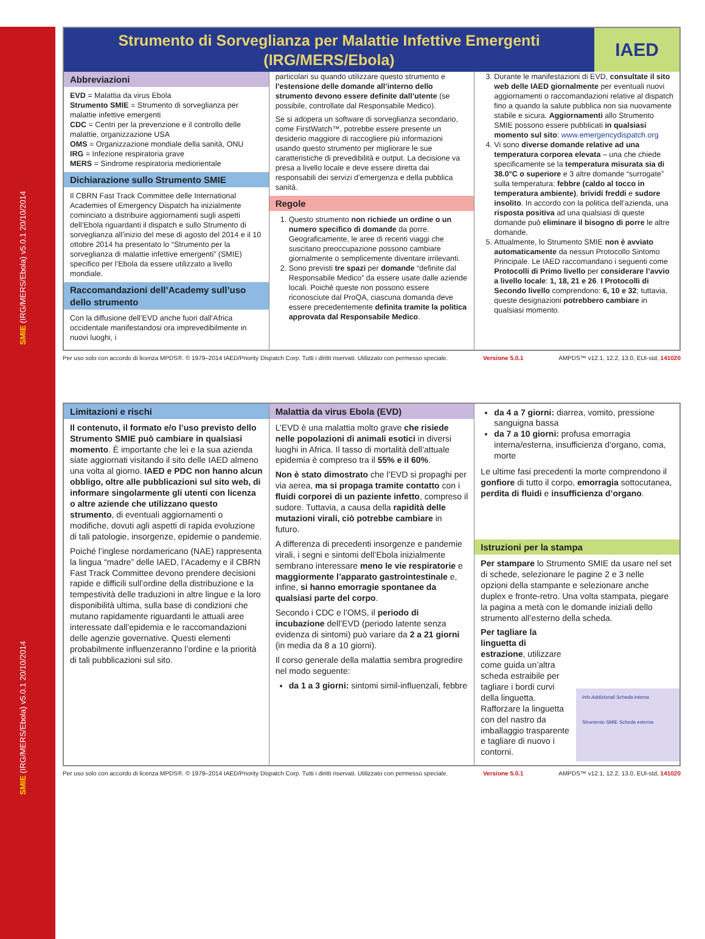SMIE (IRG/MERS/Ebola) v5.0.1 20/10/2014
SMIE (IRG/MERS/Ebola) v5.0.1 20/10/2014
Strumento di Sorveglianza per Malattie Infettive Emergenti (IRG/MERS/Ebola)
IAED
Abbreviazioni
EVD = Malattia da virus Ebola
Strumento SMIE = Strumento di sorveglianza per malattie infettive emergenti
CDC = Centri per la prevenzione e il controllo delle malattie, organizzazione USA
OMS = Organizzazione mondiale della sanità, ONU
IRG = Infezione respiratoria grave
MERS = Sindrome respiratoria mediorientale
Dichiarazione sullo Strumento SMIE
Il CBRN Fast Track Committee delle International Academies of Emergency Dispatch ha inizialmente cominciato a distribuire aggiornamenti sugli aspetti dell’Ebola riguardanti il dispatch e sullo Strumento di sorveglianza all’inizio del mese di agosto del 2014 e il 10 ottobre 2014 ha presentato lo “Strumento per la sorveglianza di malattie infettive emergenti” (SMIE) specifico per l’Ebola da essere utilizzato a livello mondiale.
Raccomandazioni dell’Academy sull’uso dello strumento
Con la diffusione dell’EVD anche fuori dall’Africa occidentale manifestandosi ora imprevedibilmente in nuovi luoghi, i
particolari su quando utilizzare questo strumento e l’estensione delle domande all’interno dello strumento devono essere definite dall’utente (se possibile, controllate dal Responsabile Medico).
Se si adopera un software di sorveglianza secondario, come FirstWatch™, potrebbe essere presente un desiderio maggiore di raccogliere più informazioni usando questo strumento per migliorare le sue caratteristiche di prevedibilità e output. La decisione va presa a livello locale e deve essere diretta dai responsabili dei servizi d’emergenza e della pubblica sanità.
Regole
1. Questo strumento non richiede un ordine o un numero specifico di domande da porre. Geograficamente, le aree di recenti viaggi che suscitano preoccupazione possono cambiare giornalmente o semplicemente diventare irrilevanti.
2. Sono previsti tre spazi per domande “definite dal Responsabile Medico” da essere usate dalle aziende locali. Poiché queste non possono essere riconosciute dal ProQA, ciascuna domanda deve essere precedentemente definita tramite la politica approvata dal Responsabile Medico.
3. Durante le manifestazioni di EVD, consultate il sito web delle IAED giornalmente per eventuali nuovi aggiornamenti o raccomandazioni relative al dispatch fino a quando la salute pubblica non sia nuovamente stabile e sicura. Aggiornamenti allo Strumento SMIE possono essere pubblicati in qualsiasi momento sul sito: www.emergencydispatch.org
4. Vi sono diverse domande relative ad una temperatura corporea elevata – una che chiede specificamente se la temperatura misurata sia di 38.0°C o superiore e 3 altre domande “surrogate” sulla temperatura: febbre (caldo al tocco in temperatura ambiente), brividi freddi e sudore insolito. In accordo con la politica dell’azienda, una risposta positiva ad una qualsiasi di queste domande può eliminare il bisogno di porre le altre domande.
5. Attualmente, lo Strumento SMIE non è avviato automaticamente da nessun Protocollo Sintomo Principale. Le IAED raccomandano i seguenti come Protocolli di Primo livello per considerare l’avvio a livello locale: 1, 18, 21 e 26. I Protocolli di Secondo livello comprendono: 6, 10 e 32; tuttavia, queste designazioni potrebbero cambiare in qualsiasi momento.
Per uso solo con accordo di licenza MPDS®. © 1979–2014 IAED/Priority Dispatch Corp. Tutti i diritti riservati. Utilizzato con permesso speciale. Versione 5.0.1 AMPDS™ v12.1, 12.2, 13.0, EUI-std, 141020
Limitazioni e rischi
Il contenuto, il formato e/o l’uso previsto dello Strumento SMIE può cambiare in qualsiasi momento. È importante che lei e la sua azienda siate aggiornati visitando il sito delle IAED almeno una volta al giorno. IAED e PDC non hanno alcun obbligo, oltre alle pubblicazioni sul sito web, di informare singolarmente gli utenti con licenza o altre aziende che utilizzano questo strumento, di eventuali aggiornamenti o modifiche, dovuti agli aspetti di rapida evoluzione di tali patologie, insorgenze, epidemie o pandemie.
Poiché l’inglese nordamericano (NAE) rappresenta la lingua “madre” delle IAED, l’Academy e il CBRN Fast Track Committee devono prendere decisioni rapide e difficili sull’ordine della distribuzione e la tempestività delle traduzioni in altre lingue e la loro disponibilità ultima, sulla base di condizioni che mutano rapidamente riguardanti le attuali aree interessate dall’epidemia e le raccomandazioni delle agenzie governative. Questi elementi probabilmente influenzeranno l’ordine e la priorità di tali pubblicazioni sul sito.
Malattia da virus Ebola (EVD)
L’EVD è una malattia molto grave che risiede nelle popolazioni di animali esotici in diversi luoghi in Africa. Il tasso di mortalità dell’attuale epidemia è compreso tra il 55% e il 60%.
Non è stato dimostrato che l’EVD si propaghi per via aerea, ma si propaga tramite contatto con i fluidi corporei di un paziente infetto, compreso il sudore. Tuttavia, a causa della rapidità delle mutazioni virali, ciò potrebbe cambiare in futuro.
A differenza di precedenti insorgenze e pandemie virali, i segni e sintomi dell’Ebola inizialmente sembrano interessare meno le vie respiratorie e maggiormente l’apparato gastrointestinale e, infine, si hanno emorragie spontanee da qualsiasi parte del corpo.
Secondo i CDC e l’OMS, il periodo di incubazione dell’EVD (periodo latente senza evidenza di sintomi) può variare da 2 a 21 giorni (in media da 8 a 10 giorni).
Il corso generale della malattia sembra progredire nel modo seguente:
da 1 a 3 giorni: sintomi simil-influenzali, febbre
da 4 a 7 giorni: diarrea, vomito, pressione sanguigna bassa
da 7 a 10 giorni: profusa emorragia interna/esterna, insufficienza d’organo, coma, morte
Le ultime fasi precedenti la morte comprendono il gonfiore di tutto il corpo, emorragia sottocutanea, perdita di fluidi e insufficienza d’organo.
Istruzioni per la stampa
Per stampare lo Strumento SMIE da usare nel set di schede, selezionare le pagine 2 e 3 nelle opzioni della stampante e selezionare anche duplex e fronte-retro. Una volta stampata, piegare la pagina a metà con le domande iniziali dello strumento all’esterno della scheda.
Per tagliare la linguetta di estrazione, utilizzare come guida un’altra scheda estraibile per tagliare i bordi curvi della linguetta. Rafforzare la linguetta con del nastro da imballaggio trasparente e tagliare di nuovo i contorni.
Info Addizionali Scheda interna
Strumento SMIE Scheda esterna
Per uso solo con accordo di licenza MPDS®. © 1979–2014 IAED/Priority Dispatch Corp. Tutti i diritti riservati. Utilizzato con permesso speciale. Versione 5.0.1 AMPDS™ v12.1, 12.2, 13.0, EUI-std, 141020